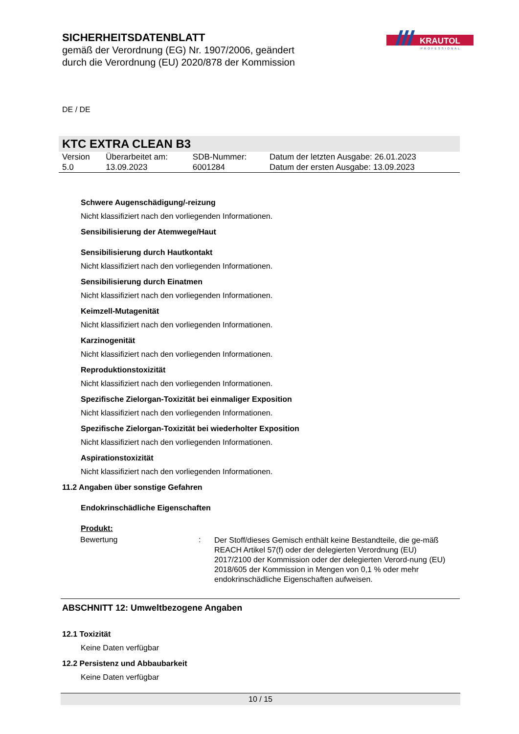SICHERHEITSDATENBLATT
gemäß der Verordnung (EG) Nr. 1907/2006, geändert
durch die Verordnung (EU) 2020/878 der Kommission
KRAUTOL
PROFESSIONAL
DE / DE
KTC EXTRA CLEAN B3
| Version 5.0 | Überarbeitet am: 13.09.2023 | SDB-Nummer: 6001284 | Datum der letzten Ausgabe: 26.01.2023 Datum der ersten Ausgabe: 13.09.2023 |
Schwere Augenschädigung/-reizung
Nicht klassifiziert nach den vorliegenden Informationen.
Sensibilisierung der Atemwege/Haut
Sensibilisierung durch Hautkontakt
Nicht klassifiziert nach den vorliegenden Informationen.
Sensibilisierung durch Einatmen
Nicht klassifiziert nach den vorliegenden Informationen.
Keimzell-Mutagenität
Nicht klassifiziert nach den vorliegenden Informationen.
Karzinogenität
Nicht klassifiziert nach den vorliegenden Informationen.
Reproduktionstoxizität
Nicht klassifiziert nach den vorliegenden Informationen.
Spezifische Zielorgan-Toxizität bei einmaliger Exposition
Nicht klassifiziert nach den vorliegenden Informationen.
Spezifische Zielorgan-Toxizität bei wiederholter Exposition
Nicht klassifiziert nach den vorliegenden Informationen.
Aspirationstoxizität
Nicht klassifiziert nach den vorliegenden Informationen.
11.2 Angaben über sonstige Gefahren
Endokrinschädliche Eigenschaften
Produkt:
| Bewertung | : | Der Stoff/dieses Gemisch enthält keine Bestandteile, die ge-mäß REACH Artikel 57(f) oder der delegierten Verordnung (EU) 2017/2100 der Kommission oder der delegierten Verord-nung (EU) 2018/605 der Kommission in Mengen von 0,1 % oder mehr endokrinschädliche Eigenschaften aufweisen. |
ABSCHNITT 12: Umweltbezogene Angaben
12.1 Toxizität
Keine Daten verfügbar
12.2 Persistenz und Abbaubarkeit
Keine Daten verfügbar
10 / 15